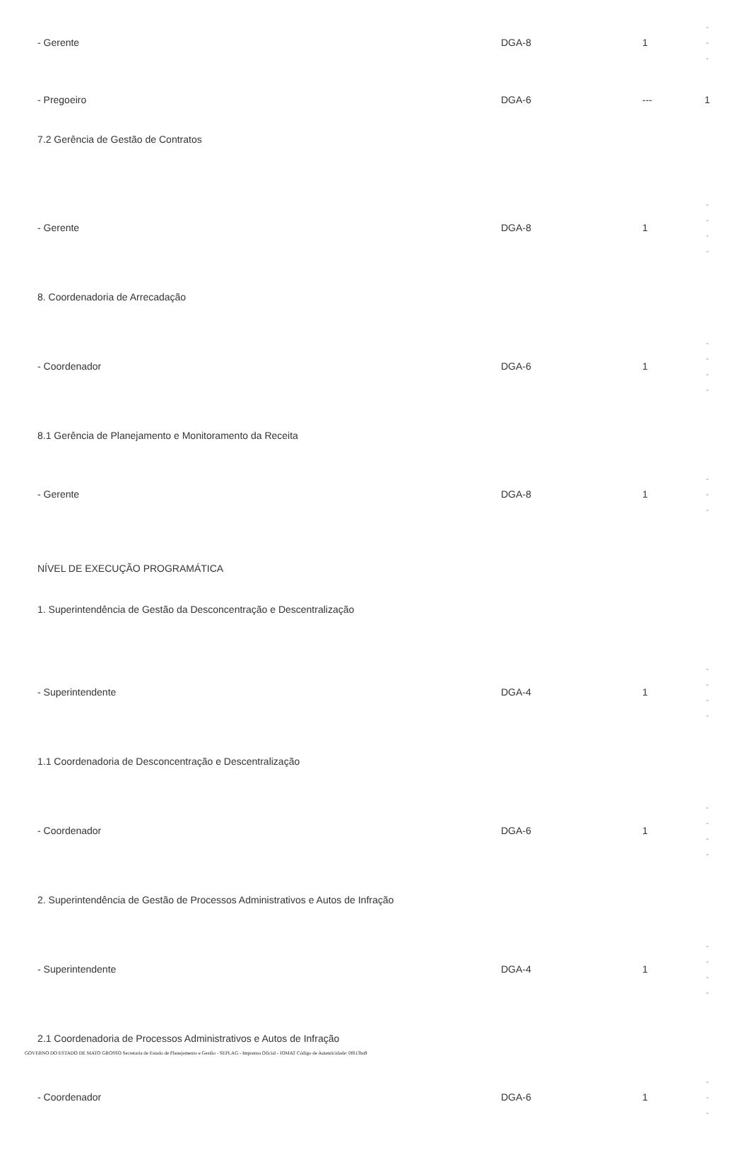| - Gerente | DGA-8 | 1 | - - - |
| - Pregoeiro | DGA-6 | --- | 1 |
| 7.2 Gerência de Gestão de Contratos | | | |
| - Gerente | DGA-8 | 1 | - - - - |
| 8. Coordenadoria de Arrecadação | | | |
| - Coordenador | DGA-6 | 1 | - - - - |
| 8.1 Gerência de Planejamento e Monitoramento da Receita | | | |
| - Gerente | DGA-8 | 1 | - - - |
| NÍVEL DE EXECUÇÃO PROGRAMÁTICA | | | |
| 1. Superintendência de Gestão da Desconcentração e Descentralização | | | |
| - Superintendente | DGA-4 | 1 | - - - - |
| 1.1 Coordenadoria de Desconcentração e Descentralização | | | |
| - Coordenador | DGA-6 | 1 | - - - - |
| 2. Superintendência de Gestão de Processos Administrativos e Autos de Infração | | | |
| - Superintendente | DGA-4 | 1 | - - - - |
| 2.1 Coordenadoria de Processos Administrativos e Autos de Infração | | | |
| - Coordenador | DGA-6 | 1 | - - - |
GOVERNO DO ESTADO DE MATO GROSSO Secretaria de Estado de Planejamento e Gestão - SEPLAG - Imprensa Oficial - IOMAT Código de Autenticidade: 0f813ba9